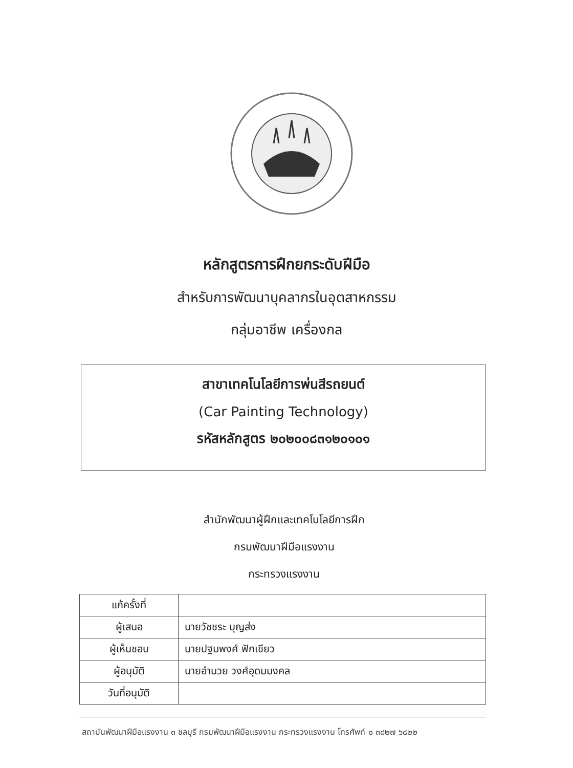หลักสูตรการฝึกยกระดับฝีมือ
สำหรับการพัฒนาบุคลากรในอุตสาหกรรม
กลุ่มอาชีพ เครื่องกล
สาขาเทคโนโลยีการพ่นสีรถยนต์
(Car Painting Technology)
รหัสหลักสูตร ๒๐๒๐๐๘๓๑๒๐๑๐๑
สำนักพัฒนาผู้ฝึกและเทคโนโลยีการฝึก
กรมพัฒนาฝีมือแรงงาน
กระทรวงแรงงาน
| แก้ครั้งที่ | |
| ผู้เสนอ | นายวัชชระ บุญส่ง |
| ผู้เห็นชอบ | นายปฐมพงศ์ ฟักเขียว |
| ผู้อนุมัติ | นายอำนวย วงศ์อุดมมงคล |
| วันที่อนุมัติ | |
สถาบันพัฒนาฝีมือแรงงาน ๓ ชลบุรี กรมพัฒนาฝีมือแรงงาน กระทรวงแรงงาน โทรศัพท์ ๐ ๓๘๒๗ ๖๘๒๒